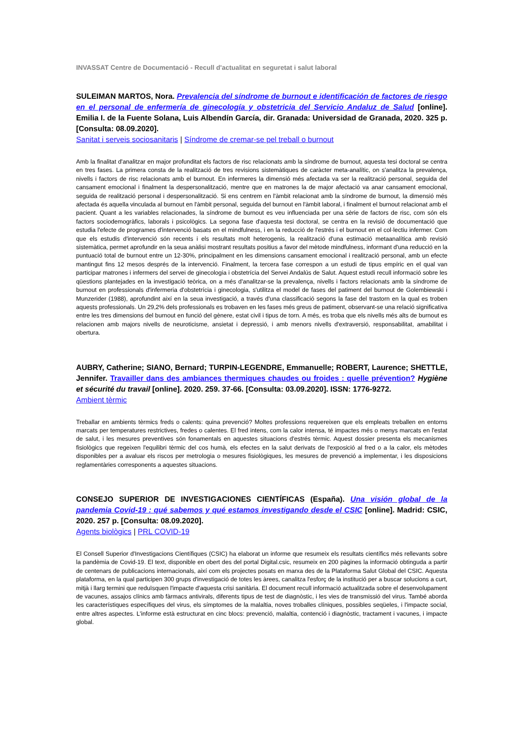INVASSAT Centre de Documentació - Recull d'actualitat en seguretat i salut laboral
SULEIMAN MARTOS, Nora. Prevalencia del síndrome de burnout e identificación de factores de riesgo en el personal de enfermería de ginecología y obstetricia del Servicio Andaluz de Salud [online]. Emilia I. de la Fuente Solana, Luis Albendín García, dir. Granada: Universidad de Granada, 2020. 325 p. [Consulta: 08.09.2020].
Sanitat i serveis sociosanitaris | Síndrome de cremar-se pel treball o burnout
Amb la finalitat d'analitzar en major profunditat els factors de risc relacionats amb la síndrome de burnout, aquesta tesi doctoral se centra en tres fases. La primera consta de la realització de tres revisions sistemàtiques de caràcter meta-analític, on s'analitza la prevalença, nivells i factors de risc relacionats amb el burnout. En infermeres la dimensió més afectada va ser la realització personal, seguida del cansament emocional i finalment la despersonalització, mentre que en matrones la de major afectació va anar cansament emocional, seguida de realització personal i despersonalització. Si ens centrem en l'àmbit relacionat amb la síndrome de burnout, la dimensió més afectada és aquella vinculada al burnout en l'àmbit personal, seguida del burnout en l'àmbit laboral, i finalment el burnout relacionat amb el pacient. Quant a les variables relacionades, la síndrome de burnout es veu influenciada per una sèrie de factors de risc, com són els factors sociodemogràfics, laborals i psicològics. La segona fase d'aquesta tesi doctoral, se centra en la revisió de documentació que estudia l'efecte de programes d'intervenció basats en el mindfulness, i en la reducció de l'estrés i el burnout en el col·lectiu infermer. Com que els estudis d'intervenció són recents i els resultats molt heterogenis, la realització d'una estimació metaanalítica amb revisió sistemàtica, permet aprofundir en la seua anàlisi mostrant resultats positius a favor del mètode mindfulness, informant d'una reducció en la puntuació total de burnout entre un 12-30%, principalment en les dimensions cansament emocional i realització personal, amb un efecte mantingut fins 12 mesos després de la intervenció. Finalment, la tercera fase correspon a un estudi de tipus empíric en el qual van participar matrones i infermers del servei de ginecologia i obstetrícia del Servei Andalús de Salut. Aquest estudi recull informació sobre les qüestions plantejades en la investigació teòrica, on a més d'analitzar-se la prevalença, nivells i factors relacionats amb la síndrome de burnout en professionals d'infermeria d'obstetrícia i ginecologia, s'utilitza el model de fases del patiment del burnout de Golembiewski i Munzerider (1988), aprofundint així en la seua investigació, a través d'una classificació segons la fase del trastorn en la qual es troben aquests professionals. Un 29,2% dels professionals es trobaven en les fases més greus de patiment, observant-se una relació significativa entre les tres dimensions del burnout en funció del gènere, estat civil i tipus de torn. A més, es troba que els nivells més alts de burnout es relacionen amb majors nivells de neuroticisme, ansietat i depressió, i amb menors nivells d'extraversió, responsabilitat, amabilitat i obertura.
AUBRY, Catherine; SIANO, Bernard; TURPIN-LEGENDRE, Emmanuelle; ROBERT, Laurence; SHETTLE, Jennifer. Travailler dans des ambiances thermiques chaudes ou froides : quelle prévention? Hygiène et sécurité du travail [online]. 2020. 259. 37-66. [Consulta: 03.09.2020]. ISSN: 1776-9272.
Ambient tèrmic
Treballar en ambients tèrmics freds o calents: quina prevenció? Moltes professions requereixen que els empleats treballen en entorns marcats per temperatures restrictives, fredes o calentes. El fred intens, com la calor intensa, té impactes més o menys marcats en l'estat de salut, i les mesures preventives són fonamentals en aquestes situacions d'estrés tèrmic. Aquest dossier presenta els mecanismes fisiològics que regeixen l'equilibri tèrmic del cos humà, els efectes en la salut derivats de l'exposició al fred o a la calor, els mètodes disponibles per a avaluar els riscos per metrologia o mesures fisiològiques, les mesures de prevenció a implementar, i les disposicions reglamentàries corresponents a aquestes situacions.
CONSEJO SUPERIOR DE INVESTIGACIONES CIENTÍFICAS (España). Una visión global de la pandemia Covid-19 : qué sabemos y qué estamos investigando desde el CSIC [online]. Madrid: CSIC, 2020. 257 p. [Consulta: 08.09.2020].
Agents biològics | PRL COVID-19
El Consell Superior d'Investigacions Científiques (CSIC) ha elaborat un informe que resumeix els resultats científics més rellevants sobre la pandèmia de Covid-19. El text, disponible en obert des del portal Digital.csic, resumeix en 200 pàgines la informació obtinguda a partir de centenars de publicacions internacionals, així com els projectes posats en marxa des de la Plataforma Salut Global del CSIC. Aquesta plataforma, en la qual participen 300 grups d'investigació de totes les àrees, canalitza l'esforç de la institució per a buscar solucions a curt, mitjà i llarg termini que reduïsquen l'impacte d'aquesta crisi sanitària. El document recull informació actualitzada sobre el desenvolupament de vacunes, assajos clínics amb fàrmacs antivirals, diferents tipus de test de diagnòstic, i les vies de transmissió del virus. També aborda les característiques específiques del virus, els símptomes de la malaltia, noves troballes clíniques, possibles seqüeles, i l'impacte social, entre altres aspectes. L'informe està estructurat en cinc blocs: prevenció, malaltia, contenció i diagnòstic, tractament i vacunes, i impacte global.